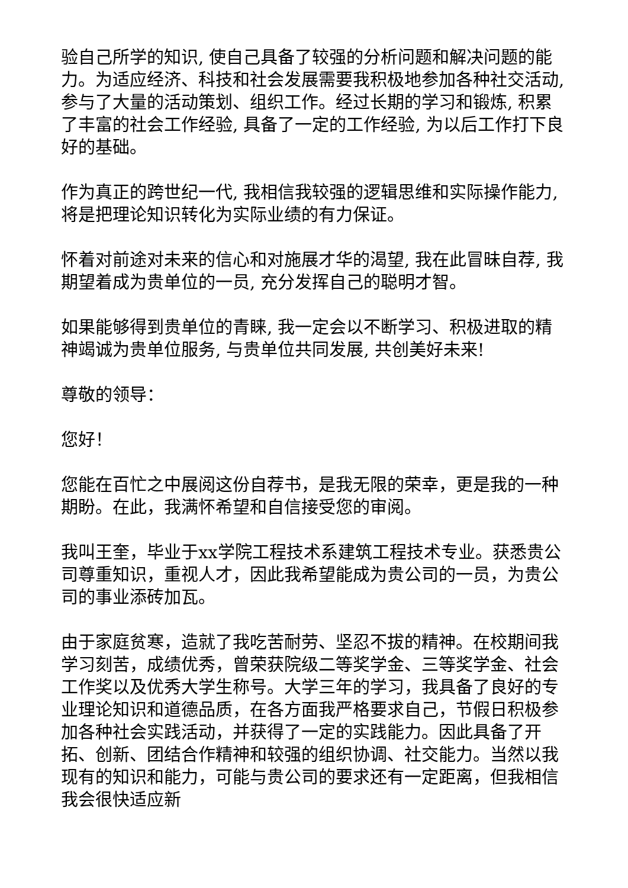验自己所学的知识, 使自己具备了较强的分析问题和解决问题的能力。为适应经济、科技和社会发展需要我积极地参加各种社交活动, 参与了大量的活动策划、组织工作。经过长期的学习和锻炼, 积累了丰富的社会工作经验, 具备了一定的工作经验, 为以后工作打下良好的基础。
作为真正的跨世纪一代, 我相信我较强的逻辑思维和实际操作能力, 将是把理论知识转化为实际业绩的有力保证。
怀着对前途对未来的信心和对施展才华的渴望, 我在此冒昧自荐, 我期望着成为贵单位的一员, 充分发挥自己的聪明才智。
如果能够得到贵单位的青睐, 我一定会以不断学习、积极进取的精神竭诚为贵单位服务, 与贵单位共同发展, 共创美好未来!
尊敬的领导：
您好！
您能在百忙之中展阅这份自荐书，是我无限的荣幸，更是我的一种期盼。在此，我满怀希望和自信接受您的审阅。
我叫王奎，毕业于xx学院工程技术系建筑工程技术专业。获悉贵公司尊重知识，重视人才，因此我希望能成为贵公司的一员，为贵公司的事业添砖加瓦。
由于家庭贫寒，造就了我吃苦耐劳、坚忍不拔的精神。在校期间我学习刻苦，成绩优秀，曾荣获院级二等奖学金、三等奖学金、社会工作奖以及优秀大学生称号。大学三年的学习，我具备了良好的专业理论知识和道德品质，在各方面我严格要求自己，节假日积极参加各种社会实践活动，并获得了一定的实践能力。因此具备了开拓、创新、团结合作精神和较强的组织协调、社交能力。当然以我现有的知识和能力，可能与贵公司的要求还有一定距离，但我相信我会很快适应新